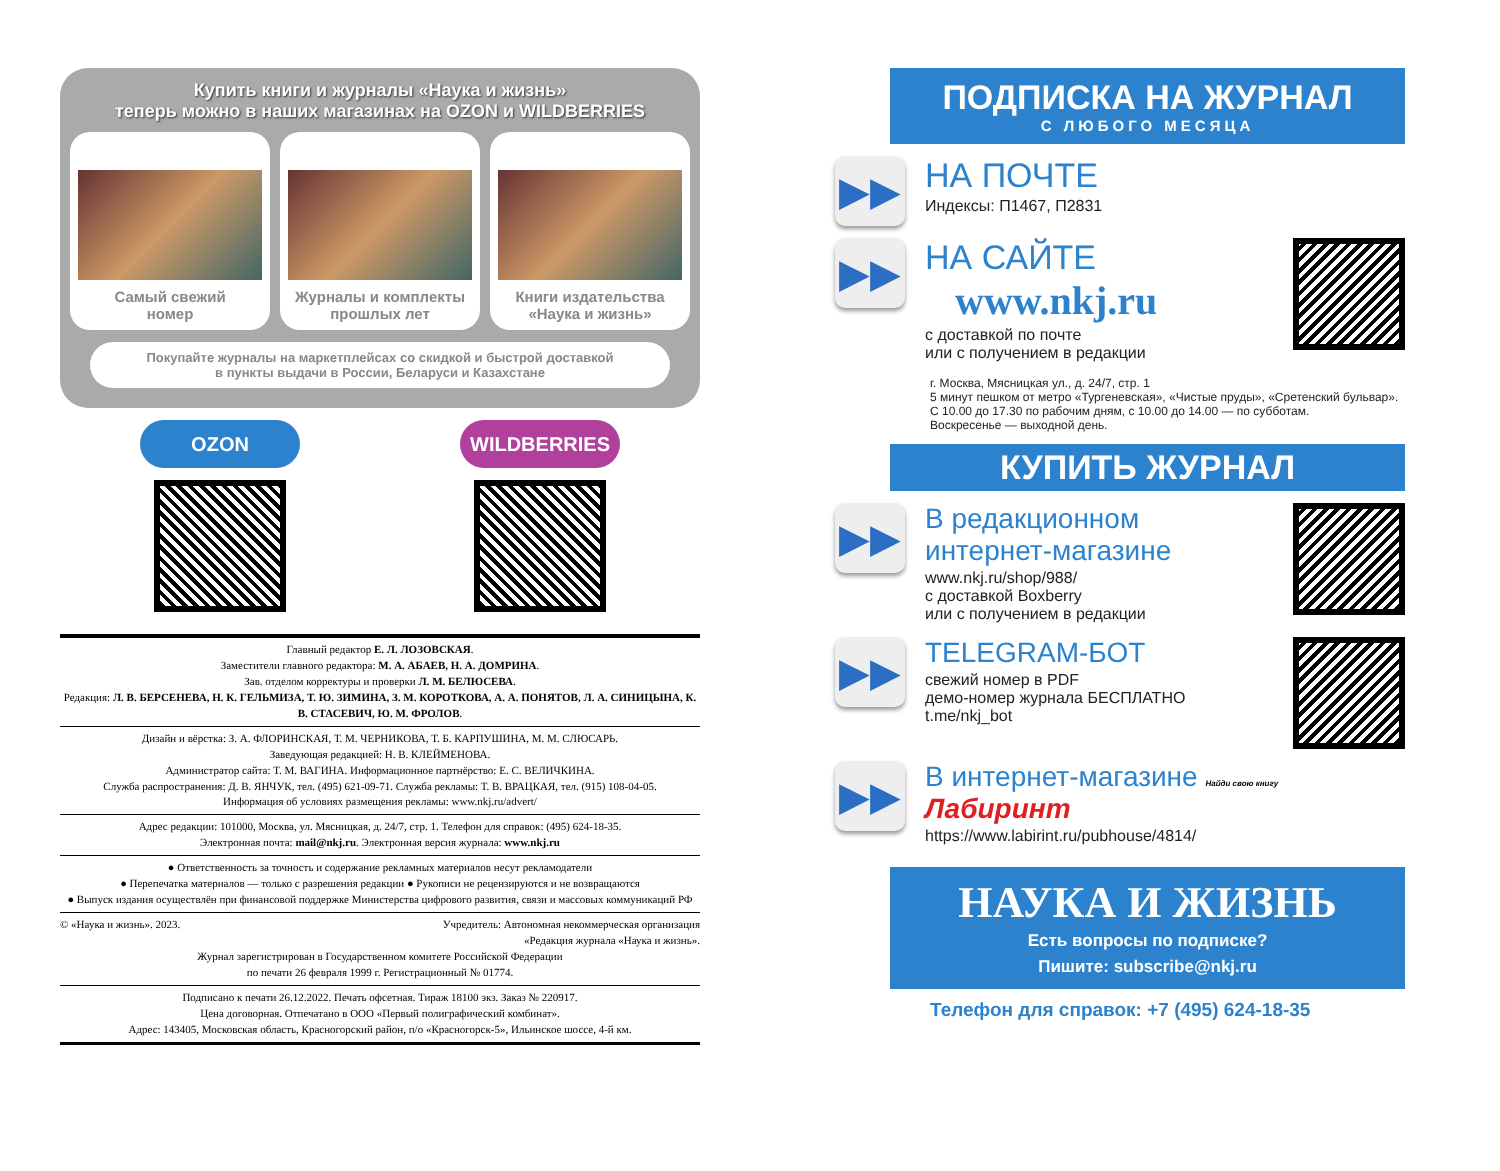Купить книги и журналы «Наука и жизнь»
теперь можно в наших магазинах на OZON и WILDBERRIES
Самый свежий
номер
Журналы и комплекты
прошлых лет
Книги издательства
«Наука и жизнь»
Покупайте журналы на маркетплейсах со скидкой и быстрой доставкой
в пункты выдачи в России, Беларуси и Казахстане
OZON WILDBERRIES
Главный редактор Е. Л. ЛОЗОВСКАЯ.
Заместители главного редактора: М. А. АБАЕВ, Н. А. ДОМРИНА.
Зав. отделом корректуры и проверки Л. М. БЕЛЮСЕВА.
Редакция: Л. В. БЕРСЕНЕВА, Н. К. ГЕЛЬМИЗА, Т. Ю. ЗИМИНА, З. М. КОРОТКОВА, А. А. ПОНЯТОВ, Л. А. СИНИЦЫНА, К. В. СТАСЕВИЧ, Ю. М. ФРОЛОВ.
Дизайн и вёрстка: З. А. ФЛОРИНСКАЯ, Т. М. ЧЕРНИКОВА, Т. Б. КАРПУШИНА, М. М. СЛЮСАРЬ.
Заведующая редакцией: Н. В. КЛЕЙМЕНОВА.
Администратор сайта: Т. М. ВАГИНА. Информационное партнёрство: Е. С. ВЕЛИЧКИНА.
Служба распространения: Д. В. ЯНЧУК, тел. (495) 621-09-71. Служба рекламы: Т. В. ВРАЦКАЯ, тел. (915) 108-04-05.
Информация об условиях размещения рекламы: www.nkj.ru/advert/
Адрес редакции: 101000, Москва, ул. Мясницкая, д. 24/7, стр. 1. Телефон для справок: (495) 624-18-35.
Электронная почта: mail@nkj.ru. Электронная версия журнала: www.nkj.ru
● Ответственность за точность и содержание рекламных материалов несут рекламодатели
● Перепечатка материалов — только с разрешения редакции ● Рукописи не рецензируются и не возвращаются
● Выпуск издания осуществлён при финансовой поддержке Министерства цифрового развития, связи и массовых коммуникаций РФ
© «Наука и жизнь». 2023. Учредитель: Автономная некоммерческая организация
«Редакция журнала «Наука и жизнь».
Журнал зарегистрирован в Государственном комитете Российской Федерации
по печати 26 февраля 1999 г. Регистрационный № 01774.
Подписано к печати 26.12.2022. Печать офсетная. Тираж 18100 экз. Заказ № 220917.
Цена договорная. Отпечатано в ООО «Первый полиграфический комбинат».
Адрес: 143405, Московская область, Красногорский район, п/о «Красногорск-5», Ильинское шоссе, 4-й км.
ПОДПИСКА НА ЖУРНАЛ
С ЛЮБОГО МЕСЯЦА
▶▶
НА ПОЧТЕ
Индексы: П1467, П2831
▶▶
НА САЙТЕ
www.nkj.ru
с доставкой по почте
или с получением в редакции
г. Москва, Мясницкая ул., д. 24/7, стр. 1
5 минут пешком от метро «Тургеневская», «Чистые пруды», «Сретенский бульвар».
С 10.00 до 17.30 по рабочим дням, с 10.00 до 14.00 — по субботам.
Воскресенье — выходной день.
КУПИТЬ ЖУРНАЛ
▶▶
В редакционном
интернет-магазине
www.nkj.ru/shop/988/
с доставкой Boxberry
или с получением в редакции
▶▶
TELEGRAM-БОТ
свежий номер в PDF
демо-номер журнала БЕСПЛАТНО
t.me/nkj_bot
▶▶
В интернет-магазине Найди свою книгу Лабиринт
https://www.labirint.ru/pubhouse/4814/
НАУКА И ЖИЗНЬ
Есть вопросы по подписке?
Пишите: subscribe@nkj.ru
Телефон для справок: +7 (495) 624-18-35